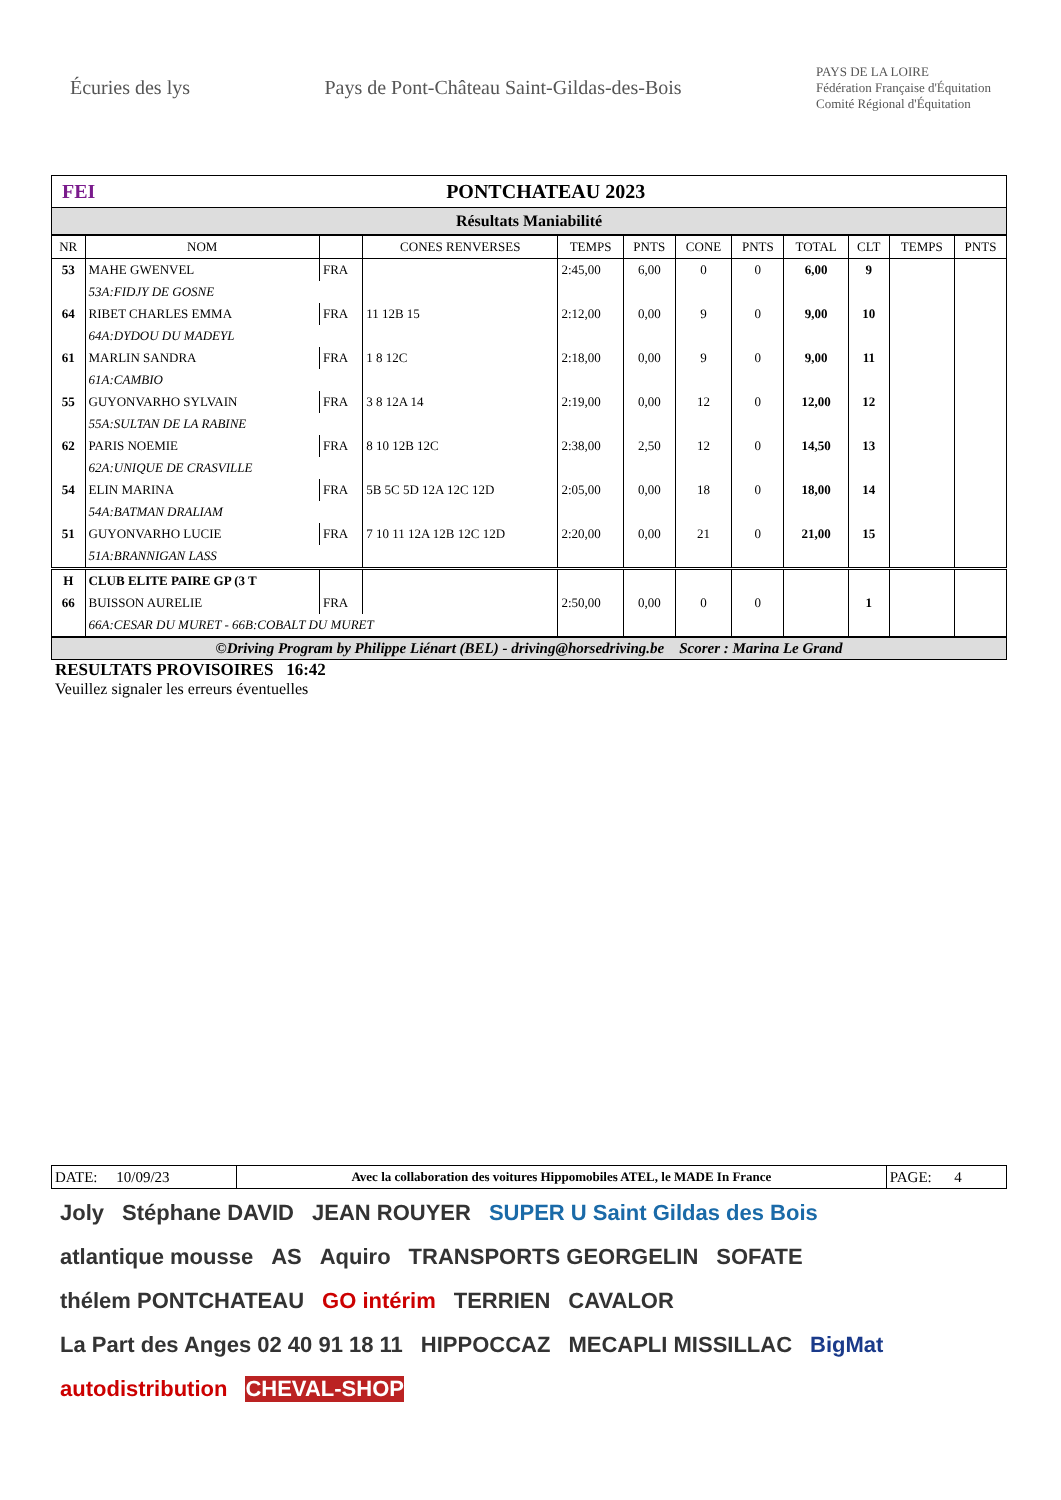Écuries des lys
Pays de Pont-Château Saint-Gildas-des-Bois
PAYS DE LA LOIRE
Fédération Française d'Équitation
Comité Régional d'Équitation
FEI PONTCHATEAU 2023
Résultats Maniabilité
| NR | NOM | | CONES RENVERSES | TEMPS | PNTS | CONE | PNTS | TOTAL | CLT | TEMPS | PNTS |
| --- | --- | --- | --- | --- | --- | --- | --- | --- | --- | --- | --- |
| 53 | MAHE GWENVEL | FRA | | 2:45,00 | 6,00 | 0 | 0 | 6,00 | 9 | | |
| | 53A:FIDJY DE GOSNE | | | | | | | | | | |
| 64 | RIBET CHARLES EMMA | FRA | 11 12B 15 | 2:12,00 | 0,00 | 9 | 0 | 9,00 | 10 | | |
| | 64A:DYDOU DU MADEYL | | | | | | | | | | |
| 61 | MARLIN SANDRA | FRA | 1 8 12C | 2:18,00 | 0,00 | 9 | 0 | 9,00 | 11 | | |
| | 61A:CAMBIO | | | | | | | | | | |
| 55 | GUYONVARHO SYLVAIN | FRA | 3 8 12A 14 | 2:19,00 | 0,00 | 12 | 0 | 12,00 | 12 | | |
| | 55A:SULTAN DE LA RABINE | | | | | | | | | | |
| 62 | PARIS NOEMIE | FRA | 8 10 12B 12C | 2:38,00 | 2,50 | 12 | 0 | 14,50 | 13 | | |
| | 62A:UNIQUE DE CRASVILLE | | | | | | | | | | |
| 54 | ELIN MARINA | FRA | 5B 5C 5D 12A 12C 12D | 2:05,00 | 0,00 | 18 | 0 | 18,00 | 14 | | |
| | 54A:BATMAN DRALIAM | | | | | | | | | | |
| 51 | GUYONVARHO LUCIE | FRA | 7 10 11 12A 12B 12C 12D | 2:20,00 | 0,00 | 21 | 0 | 21,00 | 15 | | |
| | 51A:BRANNIGAN LASS | | | | | | | | | | |
| H | CLUB ELITE PAIRE GP (3 T | | | | | | | | | | |
| 66 | BUISSON AURELIE | FRA | | 2:50,00 | 0,00 | 0 | 0 | | 1 | | |
| | 66A:CESAR DU MURET - 66B:COBALT DU MURET | | | | | | | | | | |
©Driving Program by Philippe Liénart (BEL) - driving@horsedriving.be Scorer : Marina Le Grand
RESULTATS PROVISOIRES 16:42
Veuillez signaler les erreurs éventuelles
| DATE: 10/09/23 | Avec la collaboration des voitures Hippomobiles ATEL, le MADE In France | PAGE: 4 |
Joly Stéphane DAVID JEAN ROUYER SUPER U Saint Gildas des Bois atlantique mousse AS Aquiro TRANSPORTS GEORGELIN SOFATE thélem PONTCHATEAU GO intérim TERRIEN CAVALOR La Part des Anges 02 40 91 18 11 HIPPOCCAZ MECAPLI MISSILLAC BigMat autodistribution CHEVAL-SHOP